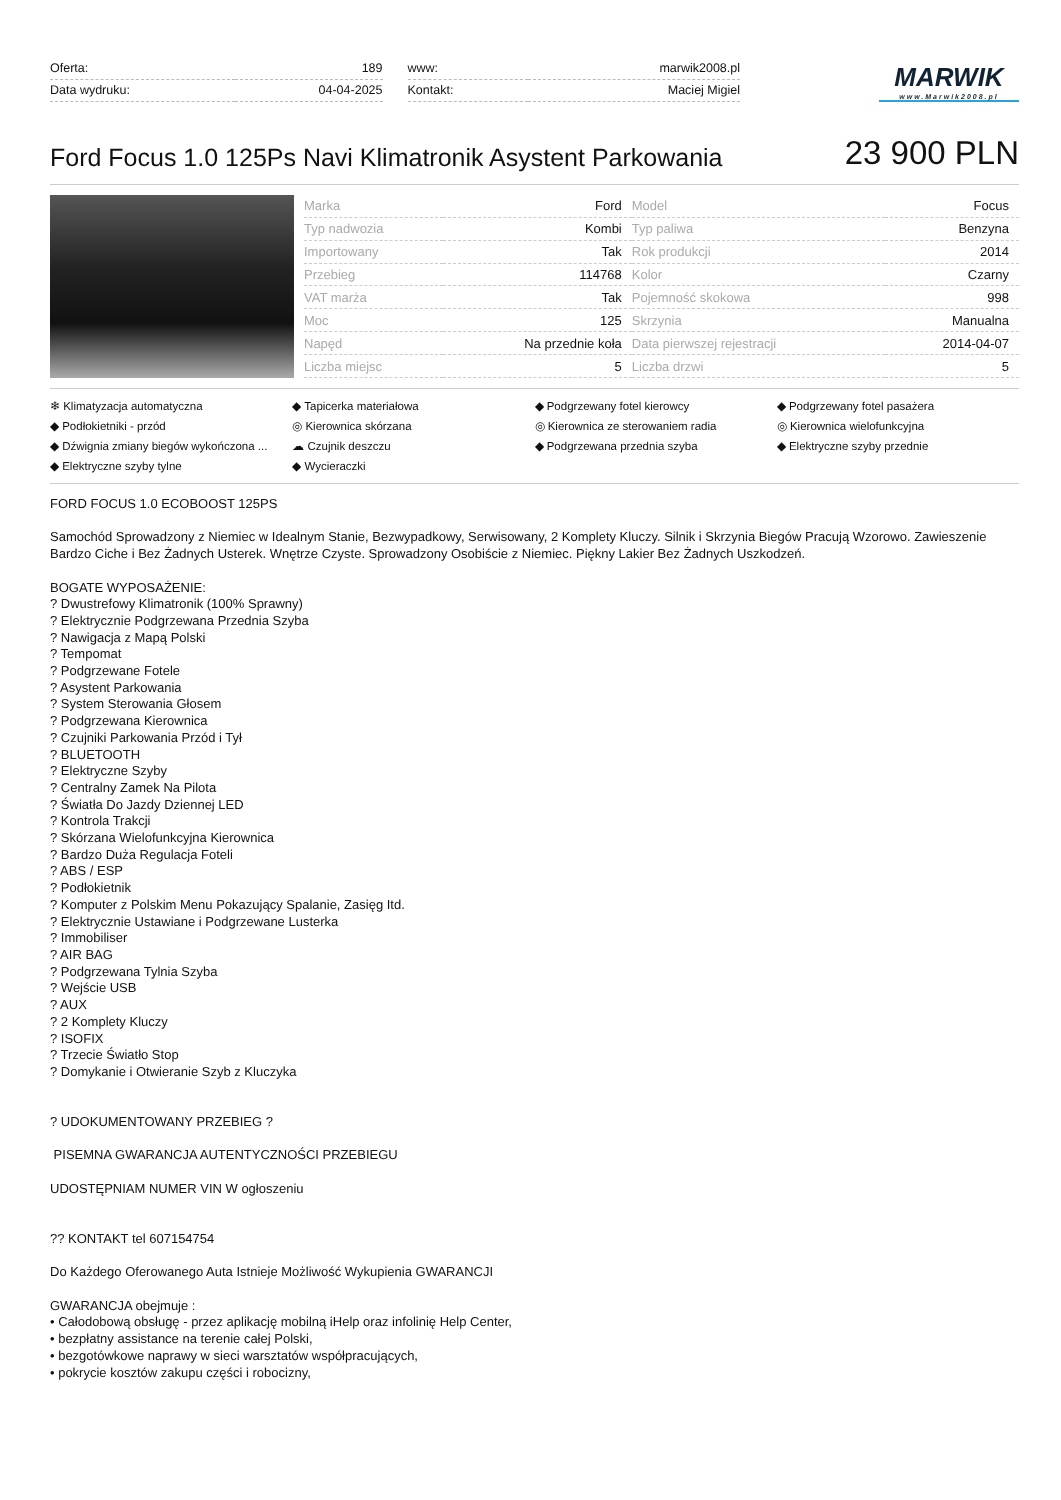| Oferta: | 189 |
| Data wydruku: | 04-04-2025 |
| www: | marwik2008.pl |
| Kontakt: | Maciej Migiel |
MARWIK
www.Marwik2008.pl
Ford Focus 1.0 125Ps Navi Klimatronik Asystent Parkowania
23 900 PLN
| Marka | Ford | Model | Focus |
| Typ nadwozia | Kombi | Typ paliwa | Benzyna |
| Importowany | Tak | Rok produkcji | 2014 |
| Przebieg | 114768 | Kolor | Czarny |
| VAT marża | Tak | Pojemność skokowa | 998 |
| Moc | 125 | Skrzynia | Manualna |
| Napęd | Na przednie koła | Data pierwszej rejestracji | 2014-04-07 |
| Liczba miejsc | 5 | Liczba drzwi | 5 |
❄ Klimatyzacja automatyczna
◆ Tapicerka materiałowa
◆ Podgrzewany fotel kierowcy
◆ Podgrzewany fotel pasażera
◆ Podłokietniki - przód
◎ Kierownica skórzana
◎ Kierownica ze sterowaniem radia
◎ Kierownica wielofunkcyjna
◆ Dźwignia zmiany biegów wykończona ...
☁ Czujnik deszczu
◆ Podgrzewana przednia szyba
◆ Elektryczne szyby przednie
◆ Elektryczne szyby tylne
◆ Wycieraczki
FORD FOCUS 1.0 ECOBOOST 125PS
Samochód Sprowadzony z Niemiec w Idealnym Stanie, Bezwypadkowy, Serwisowany, 2 Komplety Kluczy. Silnik i Skrzynia Biegów Pracują Wzorowo. Zawieszenie Bardzo Ciche i Bez Żadnych Usterek. Wnętrze Czyste. Sprowadzony Osobiście z Niemiec. Piękny Lakier Bez Żadnych Uszkodzeń.
BOGATE WYPOSAŻENIE:
? Dwustrefowy Klimatronik (100% Sprawny)
? Elektrycznie Podgrzewana Przednia Szyba
? Nawigacja z Mapą Polski
? Tempomat
? Podgrzewane Fotele
? Asystent Parkowania
? System Sterowania Głosem
? Podgrzewana Kierownica
? Czujniki Parkowania Przód i Tył
? BLUETOOTH
? Elektryczne Szyby
? Centralny Zamek Na Pilota
? Światła Do Jazdy Dziennej LED
? Kontrola Trakcji
? Skórzana Wielofunkcyjna Kierownica
? Bardzo Duża Regulacja Foteli
? ABS / ESP
? Podłokietnik
? Komputer z Polskim Menu Pokazujący Spalanie, Zasięg Itd.
? Elektrycznie Ustawiane i Podgrzewane Lusterka
? Immobiliser
? AIR BAG
? Podgrzewana Tylnia Szyba
? Wejście USB
? AUX
? 2 Komplety Kluczy
? ISOFIX
? Trzecie Światło Stop
? Domykanie i Otwieranie Szyb z Kluczyka
? UDOKUMENTOWANY PRZEBIEG ?
PISEMNA GWARANCJA AUTENTYCZNOŚCI PRZEBIEGU
UDOSTĘPNIAM NUMER VIN W ogłoszeniu
?? KONTAKT tel 607154754
Do Każdego Oferowanego Auta Istnieje Możliwość Wykupienia GWARANCJI
GWARANCJA obejmuje :
• Całodobową obsługę - przez aplikację mobilną iHelp oraz infolinię Help Center,
• bezpłatny assistance na terenie całej Polski,
• bezgotówkowe naprawy w sieci warsztatów współpracujących,
• pokrycie kosztów zakupu części i robocizny,